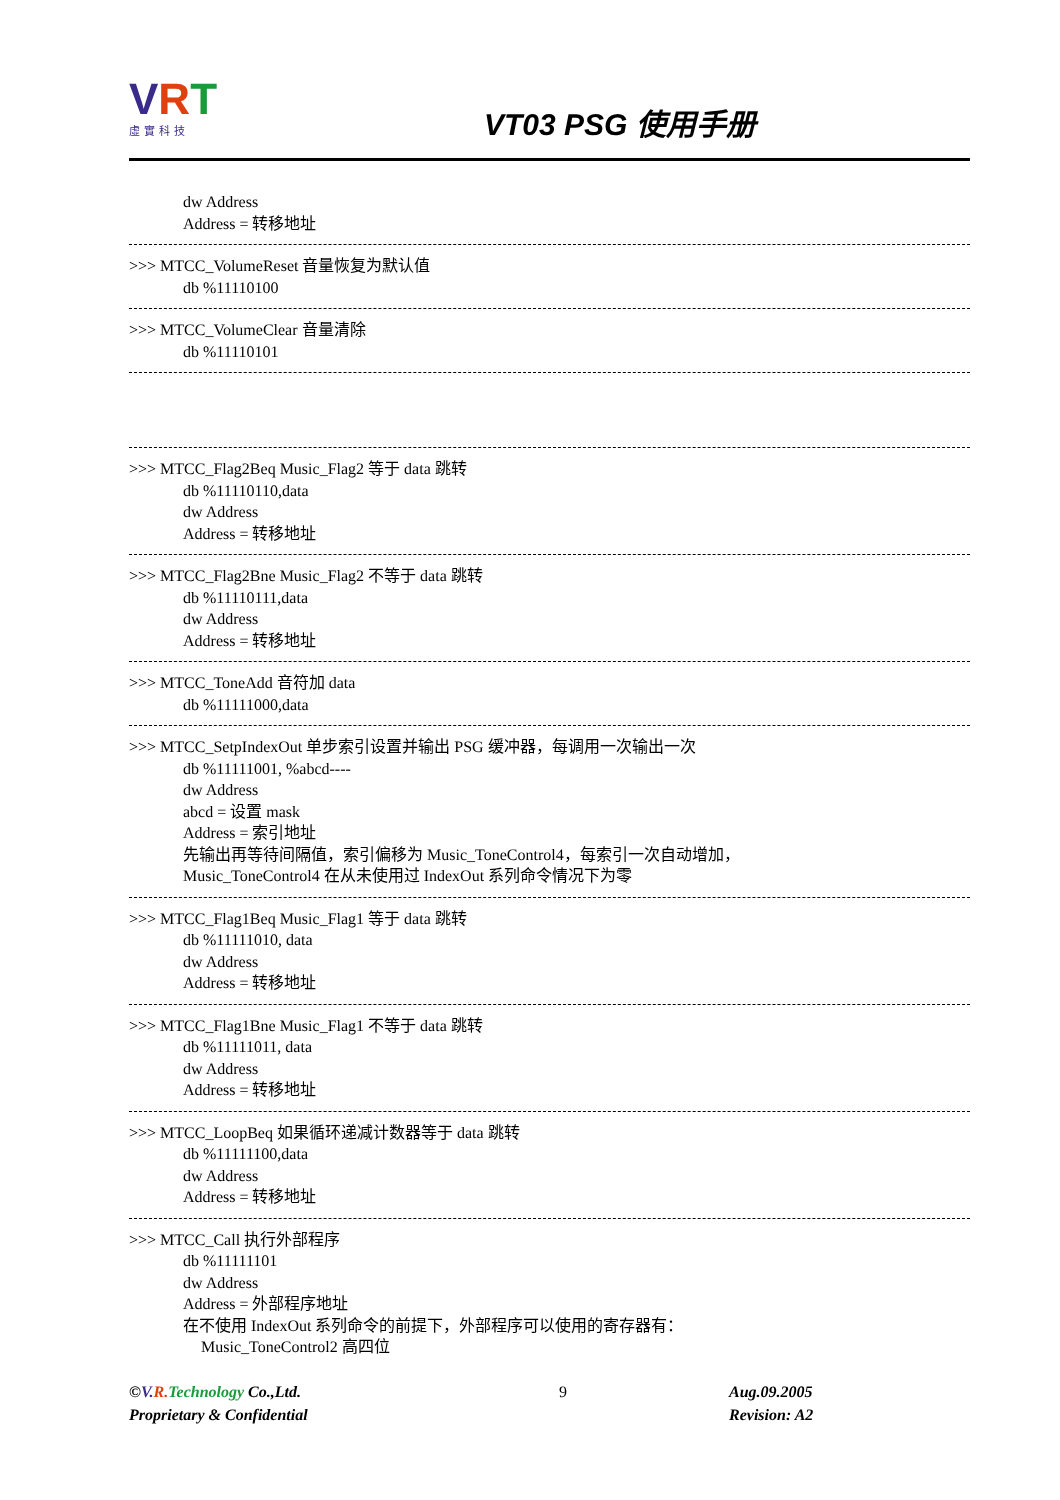VRT
虛實科技
VT03 PSG 使用手册
dw Address
Address = 转移地址
>>> MTCC_VolumeReset 音量恢复为默认值
db %11110100
>>> MTCC_VolumeClear 音量清除
db %11110101
>>> MTCC_Flag2Beq Music_Flag2 等于 data 跳转
db %11110110,data
dw Address
Address = 转移地址
>>> MTCC_Flag2Bne Music_Flag2 不等于 data 跳转
db %11110111,data
dw Address
Address = 转移地址
>>> MTCC_ToneAdd 音符加 data
db %11111000,data
>>> MTCC_SetpIndexOut 单步索引设置并输出 PSG 缓冲器，每调用一次输出一次
db %11111001, %abcd----
dw Address
abcd = 设置 mask
Address = 索引地址
先输出再等待间隔值，索引偏移为 Music_ToneControl4，每索引一次自动增加，
Music_ToneControl4 在从未使用过 IndexOut 系列命令情况下为零
>>> MTCC_Flag1Beq Music_Flag1 等于 data 跳转
db %11111010, data
dw Address
Address = 转移地址
>>> MTCC_Flag1Bne Music_Flag1 不等于 data 跳转
db %11111011, data
dw Address
Address = 转移地址
>>> MTCC_LoopBeq 如果循环递减计数器等于 data 跳转
db %11111100,data
dw Address
Address = 转移地址
>>> MTCC_Call 执行外部程序
db %11111101
dw Address
Address = 外部程序地址
在不使用 IndexOut 系列命令的前提下，外部程序可以使用的寄存器有：
Music_ToneControl2 高四位
©V. R. Technology Co.,Ltd.
Proprietary & Confidential
9 Aug.09.2005
Revision: A2